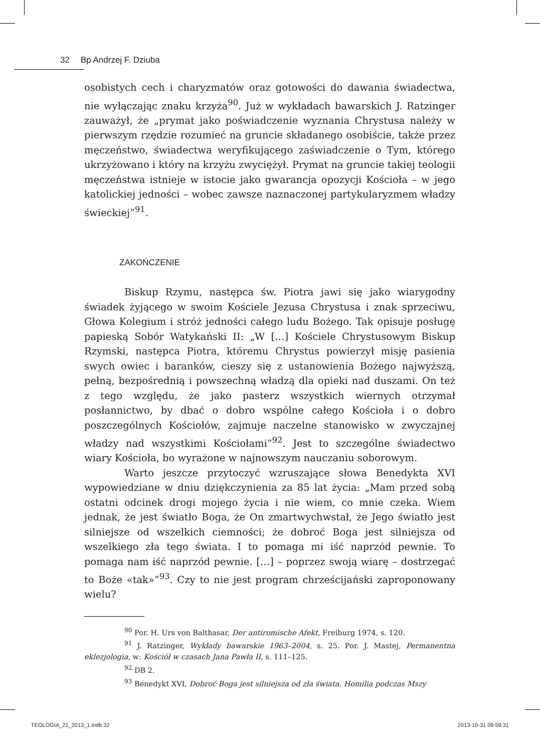32 Bp Andrzej F. Dziuba
osobistych cech i charyzmatów oraz gotowości do dawania świadectwa, nie wyłączając znaku krzyża<sup>90</sup>. Już w wykładach bawarskich J. Ratzinger zauważył, że „prymat jako poświadczenie wyznania Chrystusa należy w pierwszym rzędzie rozumieć na gruncie składanego osobiście, także przez męczeństwo, świadectwa weryfikującego zaświadczenie o Tym, którego ukrzyżowano i który na krzyżu zwyciężył. Prymat na gruncie takiej teologii męczeństwa istnieje w istocie jako gwarancja opozycji Kościoła – w jego katolickiej jedności – wobec zawsze naznaczonej partykularyzmem władzy świeckiej”<sup>91</sup>.
ZAKOŃCZENIE
Biskup Rzymu, następca św. Piotra jawi się jako wiarygodny świadek żyjącego w swoim Kościele Jezusa Chrystusa i znak sprzeciwu, Głowa Kolegium i stróż jedności całego ludu Bożego. Tak opisuje posługę papieską Sobór Watykański II: „W […] Kościele Chrystusowym Biskup Rzymski, następca Piotra, któremu Chrystus powierzył misję pasienia swych owiec i baranków, cieszy się z ustanowienia Bożego najwyższą, pełną, bezpośrednią i powszechną władzą dla opieki nad duszami. On też z tego względu, że jako pasterz wszystkich wiernych otrzymał posłannictwo, by dbać o dobro wspólne całego Kościoła i o dobro poszczególnych Kościołów, zajmuje naczelne stanowisko w zwyczajnej władzy nad wszystkimi Kościołami”<sup>92</sup>. Jest to szczególne świadectwo wiary Kościoła, bo wyrażone w najnowszym nauczaniu soborowym.
Warto jeszcze przytoczyć wzruszające słowa Benedykta XVI wypowiedziane w dniu dziękczynienia za 85 lat życia: „Mam przed sobą ostatni odcinek drogi mojego życia i nie wiem, co mnie czeka. Wiem jednak, że jest światło Boga, że On zmartwychwstał, że Jego światło jest silniejsze od wszelkich ciemności; że dobroć Boga jest silniejsza od wszelkiego zła tego świata. I to pomaga mi iść naprzód pewnie. To pomaga nam iść naprzód pewnie. […] – poprzez swoją wiarę – dostrzegać to Boże «tak»”<sup>93</sup>. Czy to nie jest program chrześcijański zaproponowany wielu?
<sup>90</sup> Por. H. Urs von Balthasar, Der antiromische Afekt, Freiburg 1974, s. 120.
<sup>91</sup> J. Ratzinger, Wykłady bawarskie 1963–2004, s. 25. Por. J. Mastej, Permanentna eklezjologia, w: Kościół w czasach Jana Pawła II, s. 111–125.
<sup>92</sup> DB 2.
<sup>93</sup> Benedykt XVI, Dobroć Boga jest silniejsza od zła świata. Homilia podczas Mszy
TEOLOGIA_21_2013_1.indb 32 2013-10-31 09:59:31